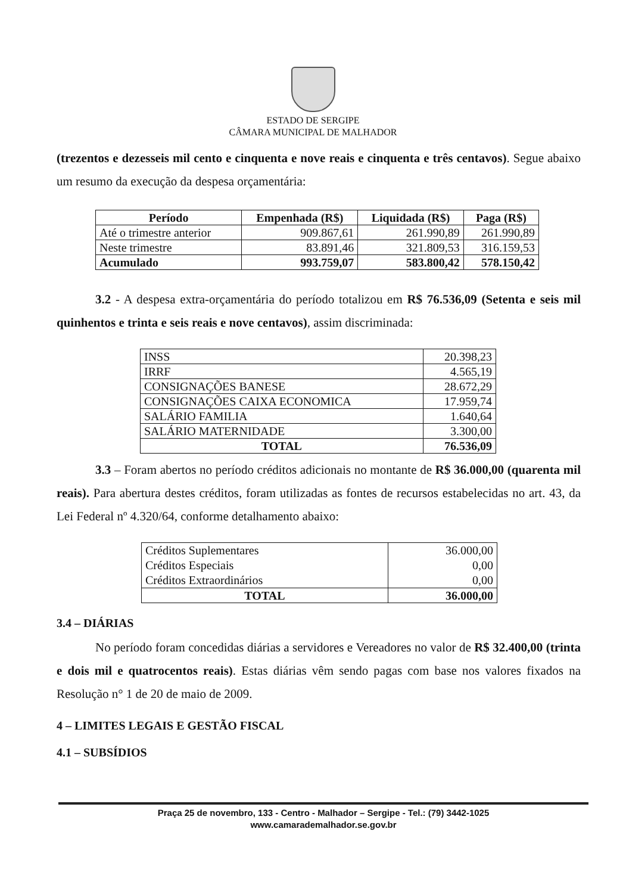ESTADO DE SERGIPE
CÂMARA MUNICIPAL DE MALHADOR
(trezentos e dezesseis mil cento e cinquenta e nove reais e cinquenta e três centavos). Segue abaixo um resumo da execução da despesa orçamentária:
| Período | Empenhada (R$) | Liquidada (R$) | Paga (R$) |
| --- | --- | --- | --- |
| Até o trimestre anterior | 909.867,61 | 261.990,89 | 261.990,89 |
| Neste trimestre | 83.891,46 | 321.809,53 | 316.159,53 |
| Acumulado | 993.759,07 | 583.800,42 | 578.150,42 |
3.2 - A despesa extra-orçamentária do período totalizou em R$ 76.536,09 (Setenta e seis mil quinhentos e trinta e seis reais e nove centavos), assim discriminada:
| INSS | 20.398,23 |
| IRRF | 4.565,19 |
| CONSIGNAÇÕES BANESE | 28.672,29 |
| CONSIGNAÇÕES CAIXA ECONOMICA | 17.959,74 |
| SALÁRIO FAMILIA | 1.640,64 |
| SALÁRIO MATERNIDADE | 3.300,00 |
| TOTAL | 76.536,09 |
3.3 – Foram abertos no período créditos adicionais no montante de R$ 36.000,00 (quarenta mil reais). Para abertura destes créditos, foram utilizadas as fontes de recursos estabelecidas no art. 43, da Lei Federal nº 4.320/64, conforme detalhamento abaixo:
| Créditos Suplementares Créditos Especiais Créditos Extraordinários | 36.000,00 0,00 0,00 |
| TOTAL | 36.000,00 |
3.4 – DIÁRIAS
No período foram concedidas diárias a servidores e Vereadores no valor de R$ 32.400,00 (trinta e dois mil e quatrocentos reais). Estas diárias vêm sendo pagas com base nos valores fixados na Resolução n° 1 de 20 de maio de 2009.
4 – LIMITES LEGAIS E GESTÃO FISCAL
4.1 – SUBSÍDIOS
Praça 25 de novembro, 133 - Centro - Malhador – Sergipe - Tel.: (79) 3442-1025
www.camarademalhador.se.gov.br